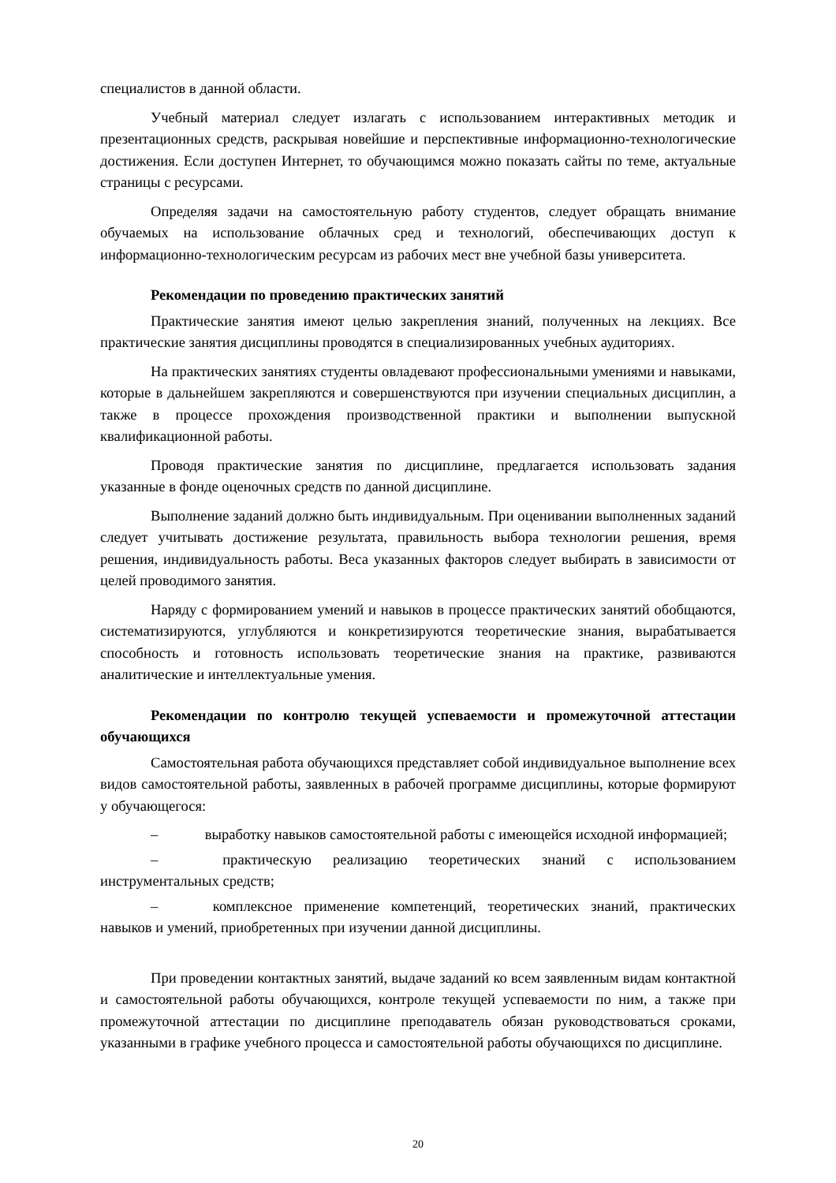специалистов в данной области.
Учебный материал следует излагать с использованием интерактивных методик и презентационных средств, раскрывая новейшие и перспективные информационно-технологические достижения. Если доступен Интернет, то обучающимся можно показать сайты по теме, актуальные страницы с ресурсами.
Определяя задачи на самостоятельную работу студентов, следует обращать внимание обучаемых на использование облачных сред и технологий, обеспечивающих доступ к информационно-технологическим ресурсам из рабочих мест вне учебной базы университета.
Рекомендации по проведению практических занятий
Практические занятия имеют целью закрепления знаний, полученных на лекциях. Все практические занятия дисциплины проводятся в специализированных учебных аудиториях.
На практических занятиях студенты овладевают профессиональными умениями и навыками, которые в дальнейшем закрепляются и совершенствуются при изучении специальных дисциплин, а также в процессе прохождения производственной практики и выполнении выпускной квалификационной работы.
Проводя практические занятия по дисциплине, предлагается использовать задания указанные в фонде оценочных средств по данной дисциплине.
Выполнение заданий должно быть индивидуальным. При оценивании выполненных заданий следует учитывать достижение результата, правильность выбора технологии решения, время решения, индивидуальность работы. Веса указанных факторов следует выбирать в зависимости от целей проводимого занятия.
Наряду с формированием умений и навыков в процессе практических занятий обобщаются, систематизируются, углубляются и конкретизируются теоретические знания, вырабатывается способность и готовность использовать теоретические знания на практике, развиваются аналитические и интеллектуальные умения.
Рекомендации по контролю текущей успеваемости и промежуточной аттестации обучающихся
Самостоятельная работа обучающихся представляет собой индивидуальное выполнение всех видов самостоятельной работы, заявленных в рабочей программе дисциплины, которые формируют у обучающегося:
– выработку навыков самостоятельной работы с имеющейся исходной информацией;
– практическую реализацию теоретических знаний с использованием инструментальных средств;
– комплексное применение компетенций, теоретических знаний, практических навыков и умений, приобретенных при изучении данной дисциплины.
При проведении контактных занятий, выдаче заданий ко всем заявленным видам контактной и самостоятельной работы обучающихся, контроле текущей успеваемости по ним, а также при промежуточной аттестации по дисциплине преподаватель обязан руководствоваться сроками, указанными в графике учебного процесса и самостоятельной работы обучающихся по дисциплине.
20